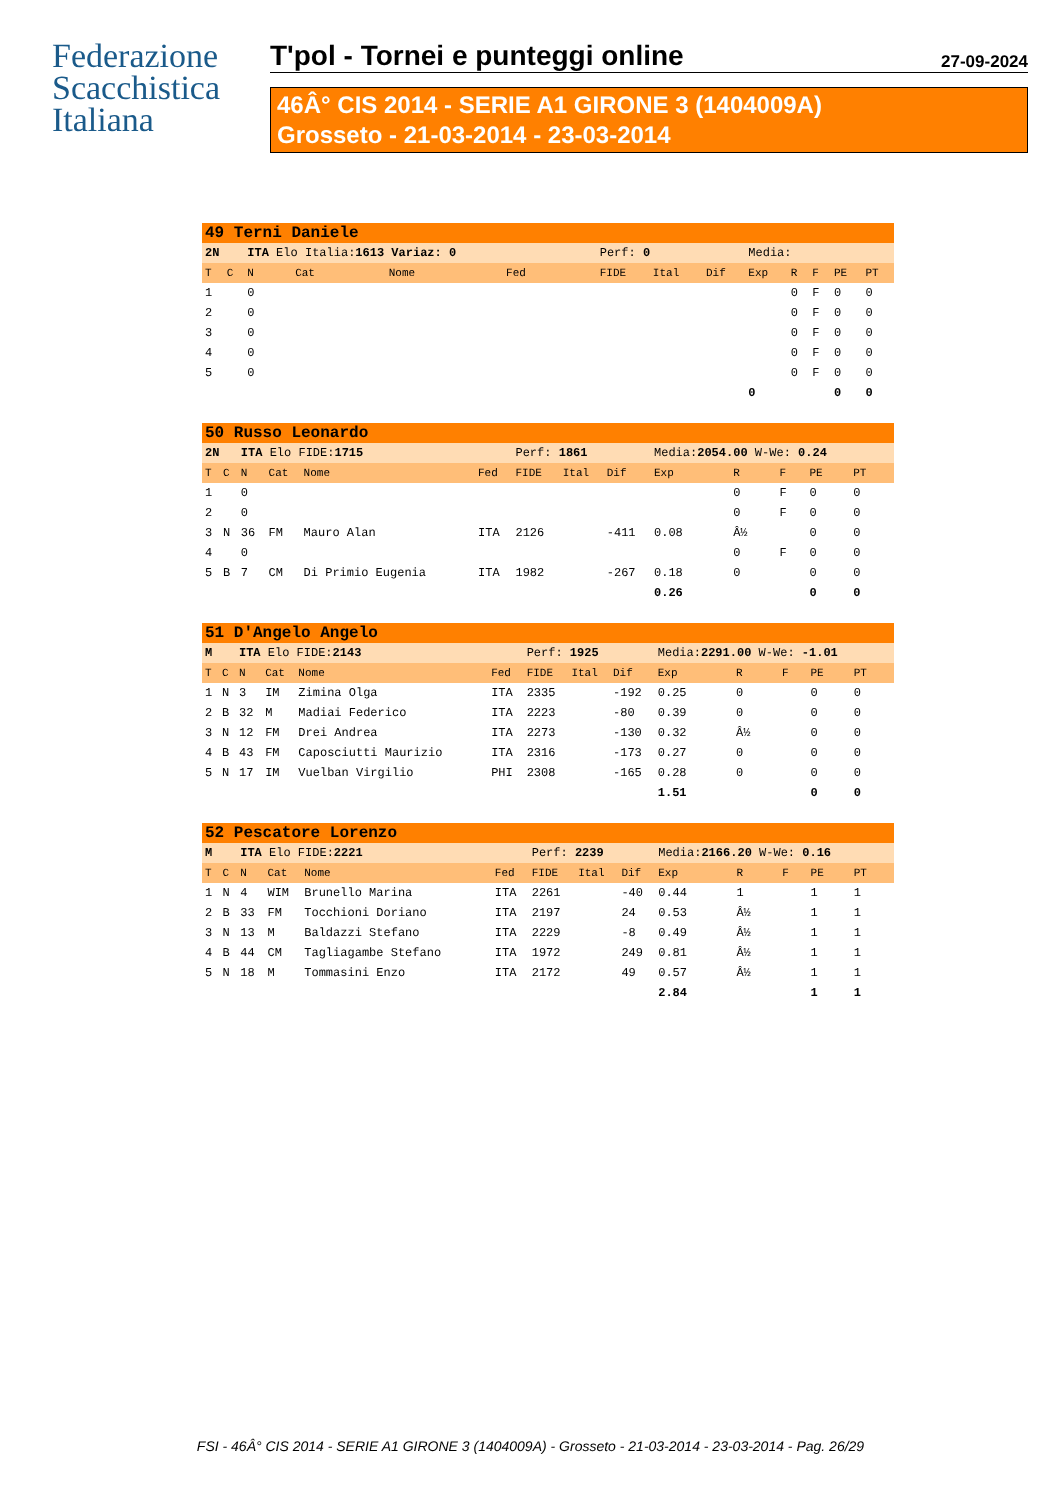Federazione
Scacchistica
Italiana
T'pol - Tornei e punteggi online
27-09-2024
46Â° CIS 2014 - SERIE A1 GIRONE 3 (1404009A)
Grosseto - 21-03-2014 - 23-03-2014
| 49 Terni Daniele | | | | | | | | | | | | | |
| 2N | | ITA Elo Italia: 1613 Variaz: 0 | | | | Perf: 0 | | | Media: | | | | |
| T | C | N | Cat | Nome | Fed | FIDE | Ital | Dif | Exp | R | F | PE | PT |
| 1 | | 0 | | | | | | | | 0 | F | 0 | 0 |
| 2 | | 0 | | | | | | | | 0 | F | 0 | 0 |
| 3 | | 0 | | | | | | | | 0 | F | 0 | 0 |
| 4 | | 0 | | | | | | | | 0 | F | 0 | 0 |
| 5 | | 0 | | | | | | | | 0 | F | 0 | 0 |
| | | | | | | | | | 0 | | | 0 | 0 |
| 50 Russo Leonardo | | | | | | | | | | | | | |
| 2N | | ITA Elo FIDE: 1715 | | | | Perf: 1861 | | | Media: 2054.00 W-We: 0.24 | | | | |
| T | C | N | Cat | Nome | Fed | FIDE | Ital | Dif | Exp | R | F | PE | PT |
| 1 | | 0 | | | | | | | | 0 | F | 0 | 0 |
| 2 | | 0 | | | | | | | | 0 | F | 0 | 0 |
| 3 | N | 36 | FM | Mauro Alan | ITA | 2126 | | -411 | 0.08 | Â½ | | 0 | 0 |
| 4 | | 0 | | | | | | | | 0 | F | 0 | 0 |
| 5 | B | 7 | CM | Di Primio Eugenia | ITA | 1982 | | -267 | 0.18 | 0 | | 0 | 0 |
| | | | | | | | | | 0.26 | | | 0 | 0 |
| 51 D'Angelo Angelo | | | | | | | | | | | | | |
| M | | ITA Elo FIDE: 2143 | | | | Perf: 1925 | | | Media: 2291.00 W-We: -1.01 | | | | |
| T | C | N | Cat | Nome | Fed | FIDE | Ital | Dif | Exp | R | F | PE | PT |
| 1 | N | 3 | IM | Zimina Olga | ITA | 2335 | | -192 | 0.25 | 0 | | 0 | 0 |
| 2 | B | 32 | M | Madiai Federico | ITA | 2223 | | -80 | 0.39 | 0 | | 0 | 0 |
| 3 | N | 12 | FM | Drei Andrea | ITA | 2273 | | -130 | 0.32 | Â½ | | 0 | 0 |
| 4 | B | 43 | FM | Caposciutti Maurizio | ITA | 2316 | | -173 | 0.27 | 0 | | 0 | 0 |
| 5 | N | 17 | IM | Vuelban Virgilio | PHI | 2308 | | -165 | 0.28 | 0 | | 0 | 0 |
| | | | | | | | | | 1.51 | | | 0 | 0 |
| 52 Pescatore Lorenzo | | | | | | | | | | | | | |
| M | | ITA Elo FIDE: 2221 | | | | Perf: 2239 | | | Media: 2166.20 W-We: 0.16 | | | | |
| T | C | N | Cat | Nome | Fed | FIDE | Ital | Dif | Exp | R | F | PE | PT |
| 1 | N | 4 | WIM | Brunello Marina | ITA | 2261 | | -40 | 0.44 | 1 | | 1 | 1 |
| 2 | B | 33 | FM | Tocchioni Doriano | ITA | 2197 | | 24 | 0.53 | Â½ | | 1 | 1 |
| 3 | N | 13 | M | Baldazzi Stefano | ITA | 2229 | | -8 | 0.49 | Â½ | | 1 | 1 |
| 4 | B | 44 | CM | Tagliagambe Stefano | ITA | 1972 | | 249 | 0.81 | Â½ | | 1 | 1 |
| 5 | N | 18 | M | Tommasini Enzo | ITA | 2172 | | 49 | 0.57 | Â½ | | 1 | 1 |
| | | | | | | | | | 2.84 | | | 1 | 1 |
FSI - 46Â° CIS 2014 - SERIE A1 GIRONE 3 (1404009A) - Grosseto - 21-03-2014 - 23-03-2014 - Pag. 26/29